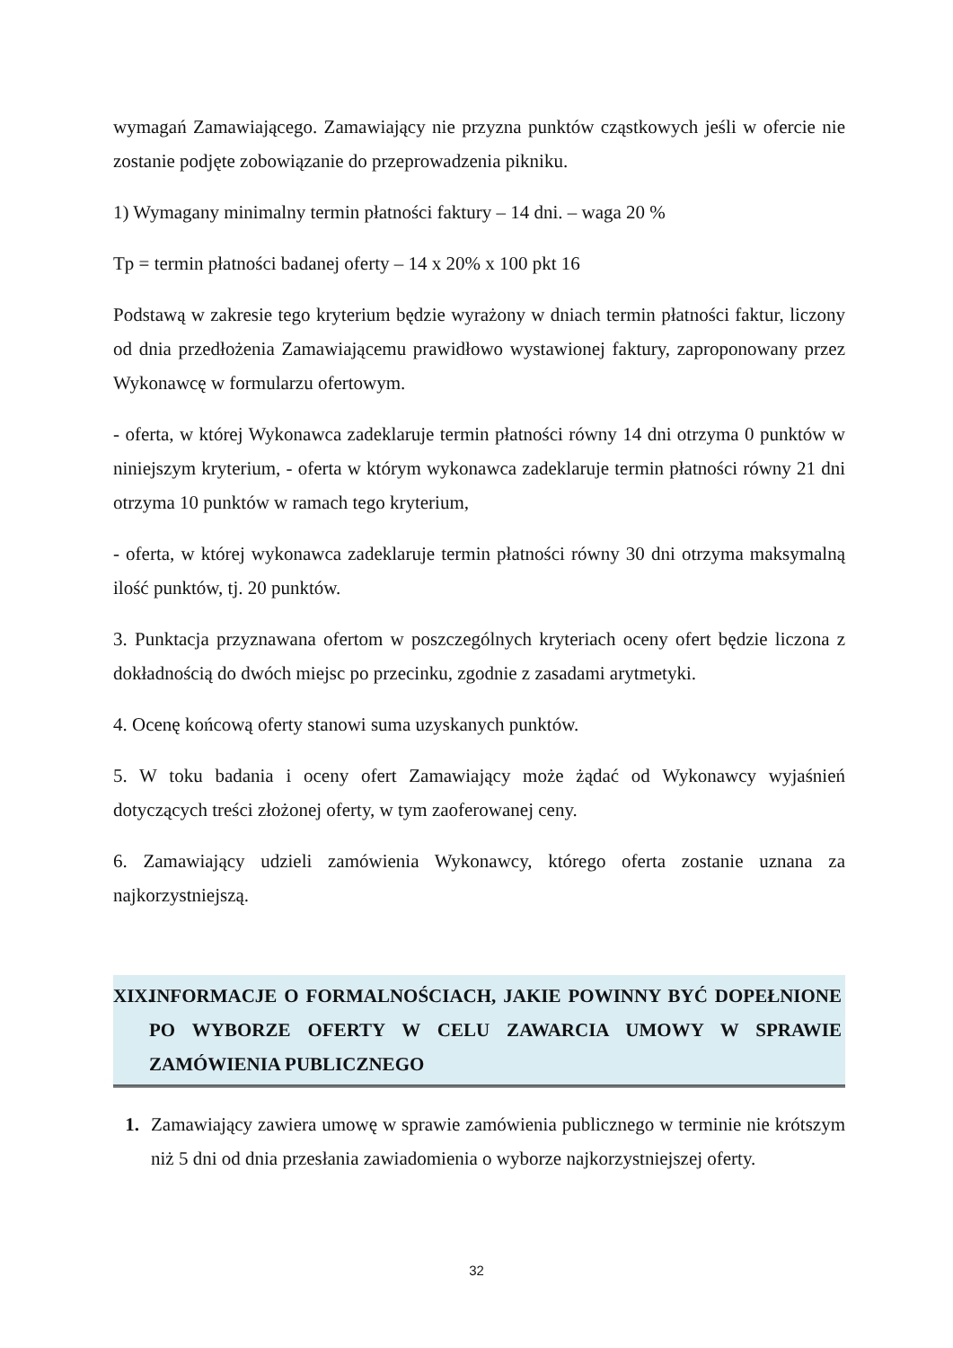wymagań Zamawiającego. Zamawiający nie przyzna punktów cząstkowych jeśli w ofercie nie zostanie podjęte zobowiązanie do przeprowadzenia pikniku.
1) Wymagany minimalny termin płatności faktury – 14 dni. – waga 20 %
Tp = termin płatności badanej oferty – 14 x 20% x 100 pkt 16
Podstawą w zakresie tego kryterium będzie wyrażony w dniach termin płatności faktur, liczony od dnia przedłożenia Zamawiającemu prawidłowo wystawionej faktury, zaproponowany przez Wykonawcę w formularzu ofertowym.
- oferta, w której Wykonawca zadeklaruje termin płatności równy 14 dni otrzyma 0 punktów w niniejszym kryterium, - oferta w którym wykonawca zadeklaruje termin płatności równy 21 dni otrzyma 10 punktów w ramach tego kryterium,
- oferta, w której wykonawca zadeklaruje termin płatności równy 30 dni otrzyma maksymalną ilość punktów, tj. 20 punktów.
3. Punktacja przyznawana ofertom w poszczególnych kryteriach oceny ofert będzie liczona z dokładnością do dwóch miejsc po przecinku, zgodnie z zasadami arytmetyki.
4. Ocenę końcową oferty stanowi suma uzyskanych punktów.
5. W toku badania i oceny ofert Zamawiający może żądać od Wykonawcy wyjaśnień dotyczących treści złożonej oferty, w tym zaoferowanej ceny.
6. Zamawiający udzieli zamówienia Wykonawcy, którego oferta zostanie uznana za najkorzystniejszą.
XIX. INFORMACJE O FORMALNOŚCIACH, JAKIE POWINNY BYĆ DOPEŁNIONE PO WYBORZE OFERTY W CELU ZAWARCIA UMOWY W SPRAWIE ZAMÓWIENIA PUBLICZNEGO
1. Zamawiający zawiera umowę w sprawie zamówienia publicznego w terminie nie krótszym niż 5 dni od dnia przesłania zawiadomienia o wyborze najkorzystniejszej oferty.
32